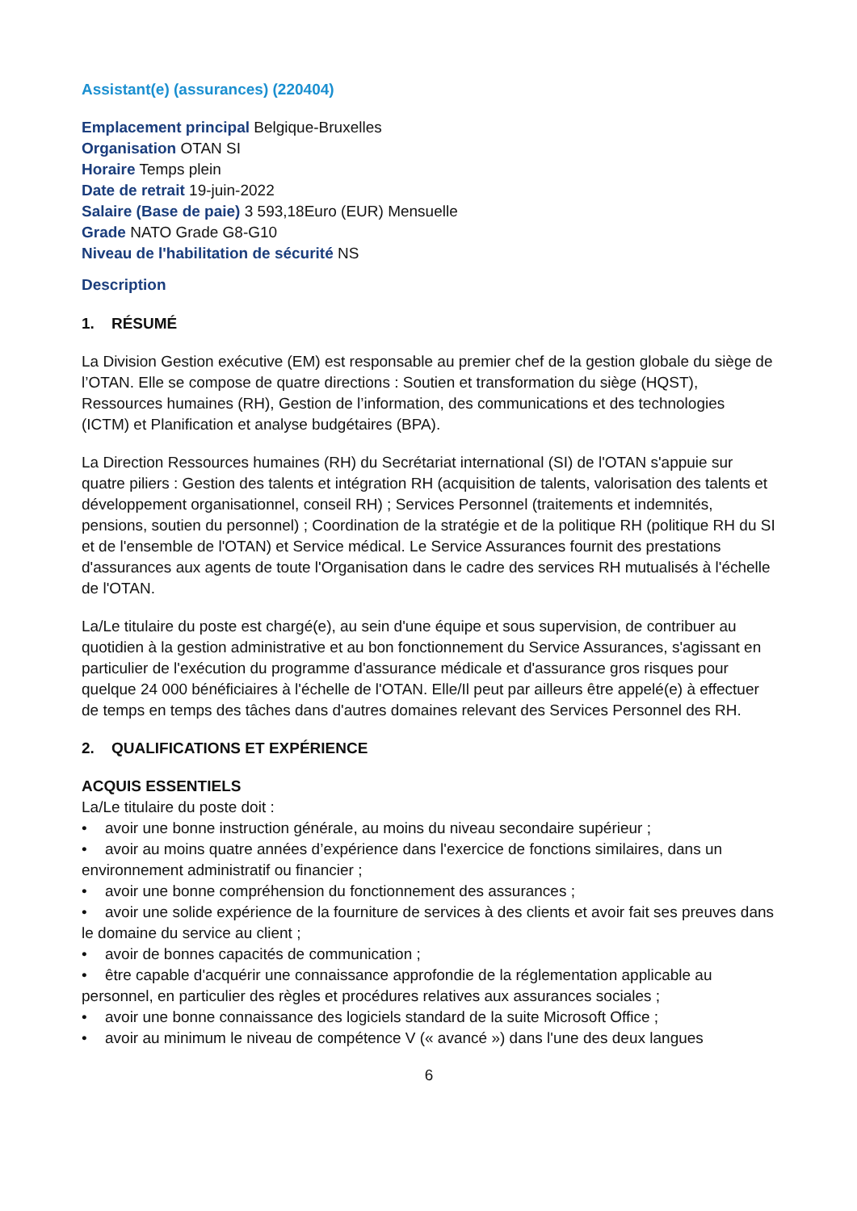Assistant(e) (assurances) (220404)
Emplacement principal Belgique-Bruxelles
Organisation OTAN SI
Horaire Temps plein
Date de retrait 19-juin-2022
Salaire (Base de paie) 3 593,18Euro (EUR) Mensuelle
Grade NATO Grade G8-G10
Niveau de l'habilitation de sécurité NS
Description
1. RÉSUMÉ
La Division Gestion exécutive (EM) est responsable au premier chef de la gestion globale du siège de l’OTAN. Elle se compose de quatre directions : Soutien et transformation du siège (HQST), Ressources humaines (RH), Gestion de l’information, des communications et des technologies (ICTM) et Planification et analyse budgétaires (BPA).
La Direction Ressources humaines (RH) du Secrétariat international (SI) de l'OTAN s'appuie sur quatre piliers : Gestion des talents et intégration RH (acquisition de talents, valorisation des talents et développement organisationnel, conseil RH) ; Services Personnel (traitements et indemnités, pensions, soutien du personnel) ; Coordination de la stratégie et de la politique RH (politique RH du SI et de l'ensemble de l'OTAN) et Service médical. Le Service Assurances fournit des prestations d'assurances aux agents de toute l'Organisation dans le cadre des services RH mutualisés à l'échelle de l'OTAN.
La/Le titulaire du poste est chargé(e), au sein d'une équipe et sous supervision, de contribuer au quotidien à la gestion administrative et au bon fonctionnement du Service Assurances, s'agissant en particulier de l'exécution du programme d'assurance médicale et d'assurance gros risques pour quelque 24 000 bénéficiaires à l'échelle de l'OTAN. Elle/Il peut par ailleurs être appelé(e) à effectuer de temps en temps des tâches dans d'autres domaines relevant des Services Personnel des RH.
2. QUALIFICATIONS ET EXPÉRIENCE
ACQUIS ESSENTIELS
La/Le titulaire du poste doit :
• avoir une bonne instruction générale, au moins du niveau secondaire supérieur ;
• avoir au moins quatre années d’expérience dans l'exercice de fonctions similaires, dans un environnement administratif ou financier ;
• avoir une bonne compréhension du fonctionnement des assurances ;
• avoir une solide expérience de la fourniture de services à des clients et avoir fait ses preuves dans le domaine du service au client ;
• avoir de bonnes capacités de communication ;
• être capable d'acquérir une connaissance approfondie de la réglementation applicable au personnel, en particulier des règles et procédures relatives aux assurances sociales ;
• avoir une bonne connaissance des logiciels standard de la suite Microsoft Office ;
• avoir au minimum le niveau de compétence V (« avancé ») dans l'une des deux langues
6